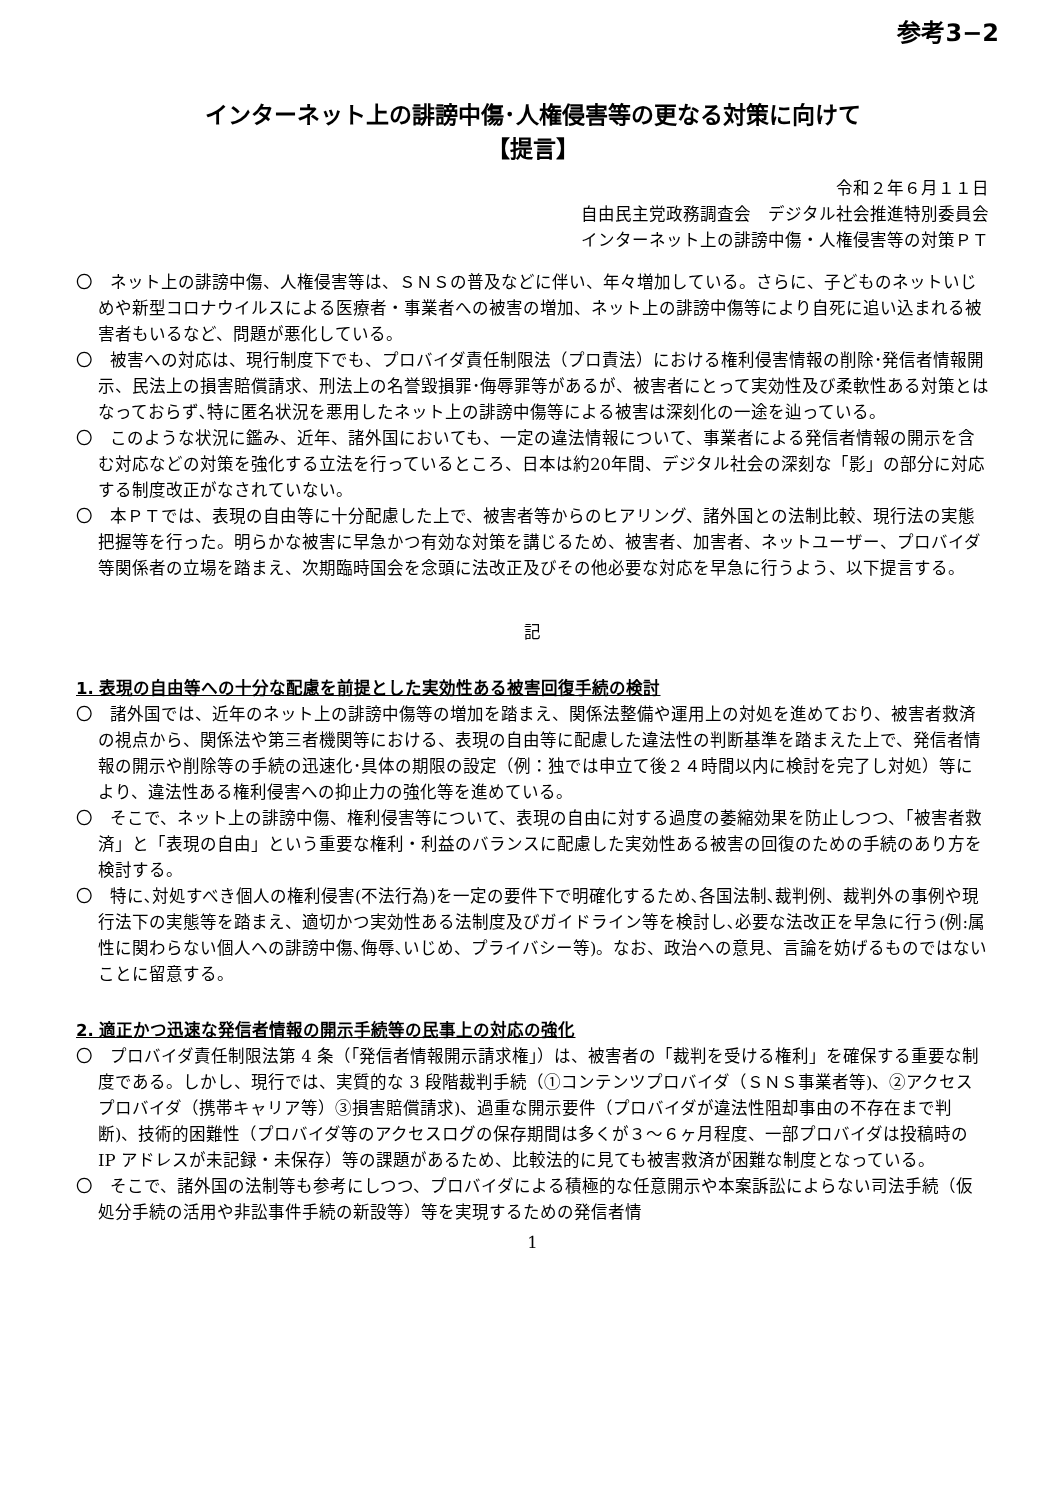参考3−2
インターネット上の誹謗中傷･人権侵害等の更なる対策に向けて
【提言】
令和２年６月１１日
自由民主党政務調査会　デジタル社会推進特別委員会
インターネット上の誹謗中傷・人権侵害等の対策ＰＴ
〇　ネット上の誹謗中傷、人権侵害等は、ＳＮＳの普及などに伴い、年々増加している。さらに、子どものネットいじめや新型コロナウイルスによる医療者・事業者への被害の増加、ネット上の誹謗中傷等により自死に追い込まれる被害者もいるなど、問題が悪化している。
〇　被害への対応は、現行制度下でも、プロバイダ責任制限法（プロ責法）における権利侵害情報の削除･発信者情報開示、民法上の損害賠償請求、刑法上の名誉毀損罪･侮辱罪等があるが、被害者にとって実効性及び柔軟性ある対策とはなっておらず､特に匿名状況を悪用したネット上の誹謗中傷等による被害は深刻化の一途を辿っている。
〇　このような状況に鑑み、近年、諸外国においても、一定の違法情報について、事業者による発信者情報の開示を含む対応などの対策を強化する立法を行っているところ、日本は約20年間、デジタル社会の深刻な「影」の部分に対応する制度改正がなされていない。
〇　本ＰＴでは、表現の自由等に十分配慮した上で、被害者等からのヒアリング、諸外国との法制比較、現行法の実態把握等を行った。明らかな被害に早急かつ有効な対策を講じるため、被害者、加害者、ネットユーザー、プロバイダ等関係者の立場を踏まえ、次期臨時国会を念頭に法改正及びその他必要な対応を早急に行うよう、以下提言する。
記
1. 表現の自由等への十分な配慮を前提とした実効性ある被害回復手続の検討
〇　諸外国では、近年のネット上の誹謗中傷等の増加を踏まえ、関係法整備や運用上の対処を進めており、被害者救済の視点から、関係法や第三者機関等における、表現の自由等に配慮した違法性の判断基準を踏まえた上で、発信者情報の開示や削除等の手続の迅速化･具体の期限の設定（例：独では申立て後２４時間以内に検討を完了し対処）等により、違法性ある権利侵害への抑止力の強化等を進めている。
〇　そこで、ネット上の誹謗中傷、権利侵害等について、表現の自由に対する過度の萎縮効果を防止しつつ、「被害者救済」と「表現の自由」という重要な権利・利益のバランスに配慮した実効性ある被害の回復のための手続のあり方を検討する。
〇　特に､対処すべき個人の権利侵害(不法行為)を一定の要件下で明確化するため､各国法制､裁判例、裁判外の事例や現行法下の実態等を踏まえ、適切かつ実効性ある法制度及びガイドライン等を検討し､必要な法改正を早急に行う(例:属性に関わらない個人への誹謗中傷､侮辱､いじめ、プライバシー等)。なお、政治への意見、言論を妨げるものではないことに留意する。
2. 適正かつ迅速な発信者情報の開示手続等の民事上の対応の強化
〇　プロバイダ責任制限法第 4 条（｢発信者情報開示請求権｣）は、被害者の「裁判を受ける権利」を確保する重要な制度である。しかし、現行では、実質的な 3 段階裁判手続（①コンテンツプロバイダ（ＳＮＳ事業者等)、②アクセスプロバイダ（携帯キャリア等）③損害賠償請求)、過重な開示要件（プロバイダが違法性阻却事由の不存在まで判断)、技術的困難性（プロバイダ等のアクセスログの保存期間は多くが３～６ヶ月程度、一部プロバイダは投稿時の IP アドレスが未記録・未保存）等の課題があるため、比較法的に見ても被害救済が困難な制度となっている。
〇　そこで、諸外国の法制等も参考にしつつ、プロバイダによる積極的な任意開示や本案訴訟によらない司法手続（仮処分手続の活用や非訟事件手続の新設等）等を実現するための発信者情
1